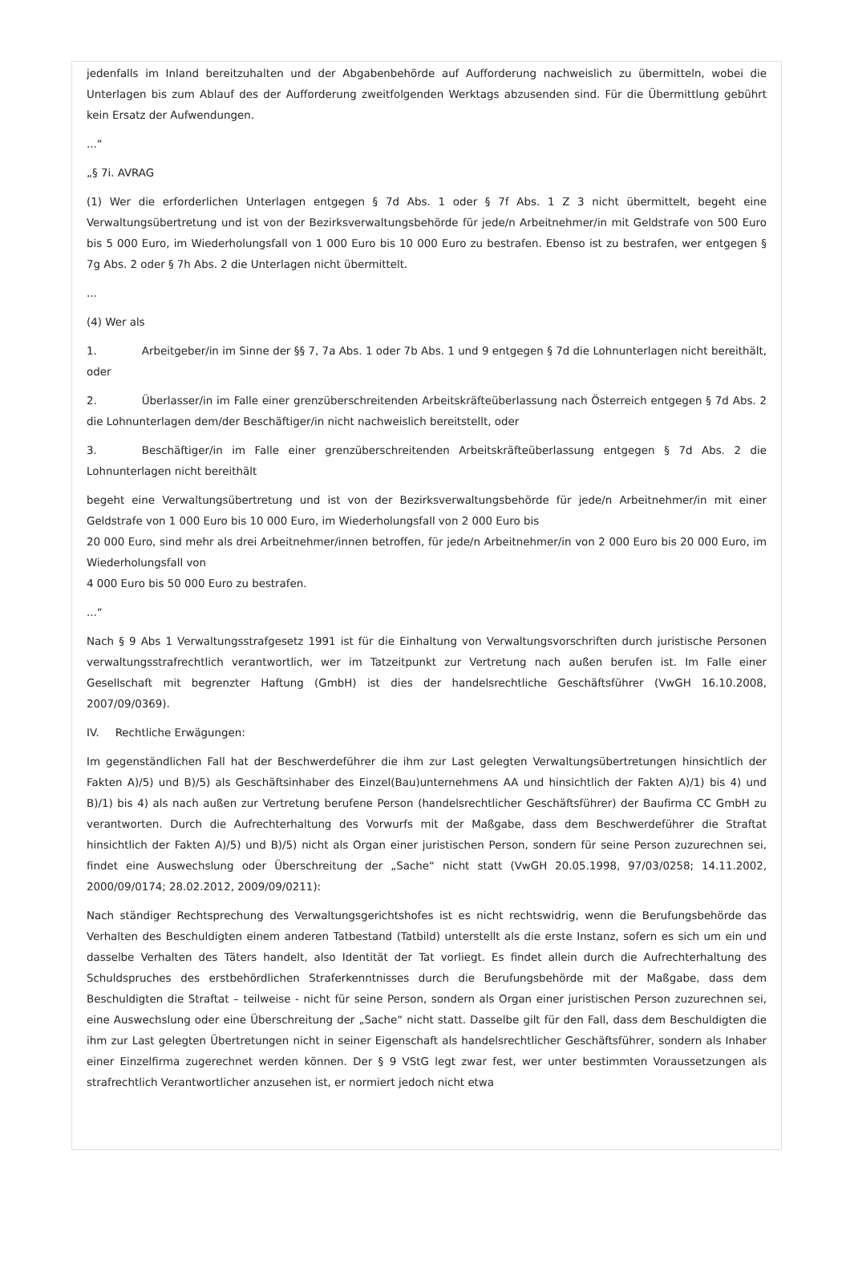jedenfalls im Inland bereitzuhalten und der Abgabenbehörde auf Aufforderung nachweislich zu übermitteln, wobei die Unterlagen bis zum Ablauf des der Aufforderung zweitfolgenden Werktags abzusenden sind. Für die Übermittlung gebührt kein Ersatz der Aufwendungen.
...“
„§ 7i. AVRAG
(1) Wer die erforderlichen Unterlagen entgegen § 7d Abs. 1 oder § 7f Abs. 1 Z 3 nicht übermittelt, begeht eine Verwaltungsübertretung und ist von der Bezirksverwaltungsbehörde für jede/n Arbeitnehmer/in mit Geldstrafe von 500 Euro bis 5 000 Euro, im Wiederholungsfall von 1 000 Euro bis 10 000 Euro zu bestrafen. Ebenso ist zu bestrafen, wer entgegen § 7g Abs. 2 oder § 7h Abs. 2 die Unterlagen nicht übermittelt.
...
(4) Wer als
1. Arbeitgeber/in im Sinne der §§ 7, 7a Abs. 1 oder 7b Abs. 1 und 9 entgegen § 7d die Lohnunterlagen nicht bereithält, oder
2. Überlasser/in im Falle einer grenzüberschreitenden Arbeitskräfteüberlassung nach Österreich entgegen § 7d Abs. 2 die Lohnunterlagen dem/der Beschäftiger/in nicht nachweislich bereitstellt, oder
3. Beschäftiger/in im Falle einer grenzüberschreitenden Arbeitskräfteüberlassung entgegen § 7d Abs. 2 die Lohnunterlagen nicht bereithält
begeht eine Verwaltungsübertretung und ist von der Bezirksverwaltungsbehörde für jede/n Arbeitnehmer/in mit einer Geldstrafe von 1 000 Euro bis 10 000 Euro, im Wiederholungsfall von 2 000 Euro bis
20 000 Euro, sind mehr als drei Arbeitnehmer/innen betroffen, für jede/n Arbeitnehmer/in von 2 000 Euro bis 20 000 Euro, im Wiederholungsfall von
4 000 Euro bis 50 000 Euro zu bestrafen.
...“
Nach § 9 Abs 1 Verwaltungsstrafgesetz 1991 ist für die Einhaltung von Verwaltungsvorschriften durch juristische Personen verwaltungsstrafrechtlich verantwortlich, wer im Tatzeitpunkt zur Vertretung nach außen berufen ist. Im Falle einer Gesellschaft mit begrenzter Haftung (GmbH) ist dies der handelsrechtliche Geschäftsführer (VwGH 16.10.2008, 2007/09/0369).
IV. Rechtliche Erwägungen:
Im gegenständlichen Fall hat der Beschwerdeführer die ihm zur Last gelegten Verwaltungsübertretungen hinsichtlich der Fakten A)/5) und B)/5) als Geschäftsinhaber des Einzel(Bau)unternehmens AA und hinsichtlich der Fakten A)/1) bis 4) und B)/1) bis 4) als nach außen zur Vertretung berufene Person (handelsrechtlicher Geschäftsführer) der Baufirma CC GmbH zu verantworten. Durch die Aufrechterhaltung des Vorwurfs mit der Maßgabe, dass dem Beschwerdeführer die Straftat hinsichtlich der Fakten A)/5) und B)/5) nicht als Organ einer juristischen Person, sondern für seine Person zuzurechnen sei, findet eine Auswechslung oder Überschreitung der „Sache“ nicht statt (VwGH 20.05.1998, 97/03/0258; 14.11.2002, 2000/09/0174; 28.02.2012, 2009/09/0211):
Nach ständiger Rechtsprechung des Verwaltungsgerichtshofes ist es nicht rechtswidrig, wenn die Berufungsbehörde das Verhalten des Beschuldigten einem anderen Tatbestand (Tatbild) unterstellt als die erste Instanz, sofern es sich um ein und dasselbe Verhalten des Täters handelt, also Identität der Tat vorliegt. Es findet allein durch die Aufrechterhaltung des Schuldspruches des erstbehördlichen Straferkenntnisses durch die Berufungsbehörde mit der Maßgabe, dass dem Beschuldigten die Straftat – teilweise - nicht für seine Person, sondern als Organ einer juristischen Person zuzurechnen sei, eine Auswechslung oder eine Überschreitung der „Sache“ nicht statt. Dasselbe gilt für den Fall, dass dem Beschuldigten die ihm zur Last gelegten Übertretungen nicht in seiner Eigenschaft als handelsrechtlicher Geschäftsführer, sondern als Inhaber einer Einzelfirma zugerechnet werden können. Der § 9 VStG legt zwar fest, wer unter bestimmten Voraussetzungen als strafrechtlich Verantwortlicher anzusehen ist, er normiert jedoch nicht etwa